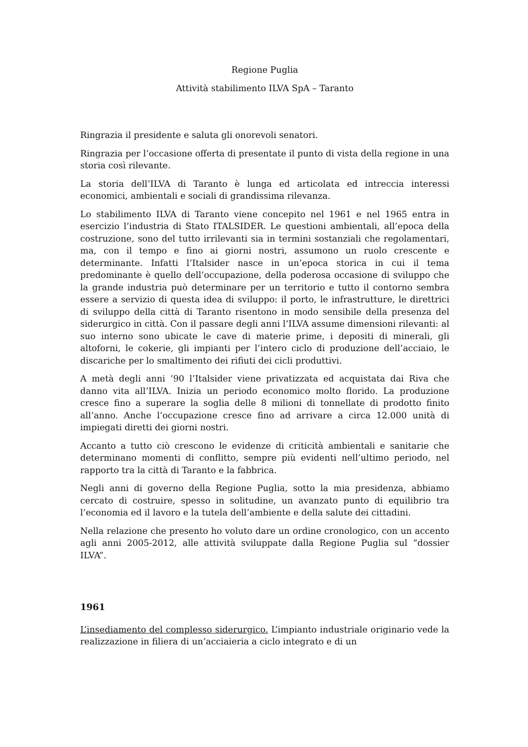Regione Puglia
Attività stabilimento ILVA SpA – Taranto
Ringrazia il presidente e saluta gli onorevoli senatori.
Ringrazia per l’occasione offerta di presentate il punto di vista della regione in una storia così rilevante.
La storia dell’ILVA di Taranto è lunga ed articolata ed intreccia interessi economici, ambientali e sociali di grandissima rilevanza.
Lo stabilimento ILVA di Taranto viene concepito nel 1961 e nel 1965 entra in esercizio l’industria di Stato ITALSIDER. Le questioni ambientali, all’epoca della costruzione, sono del tutto irrilevanti sia in termini sostanziali che regolamentari, ma, con il tempo e fino ai giorni nostri, assumono un ruolo crescente e determinante. Infatti l’Italsider nasce in un’epoca storica in cui il tema predominante è quello dell’occupazione, della poderosa occasione di sviluppo che la grande industria può determinare per un territorio e tutto il contorno sembra essere a servizio di questa idea di sviluppo: il porto, le infrastrutture, le direttrici di sviluppo della città di Taranto risentono in modo sensibile della presenza del siderurgico in città. Con il passare degli anni l’ILVA assume dimensioni rilevanti: al suo interno sono ubicate le cave di materie prime, i depositi di minerali, gli altoforni, le cokerie, gli impianti per l’intero ciclo di produzione dell’acciaio, le discariche per lo smaltimento dei rifiuti dei cicli produttivi.
A metà degli anni ’90 l’Italsider viene privatizzata ed acquistata dai Riva che danno vita all’ILVA. Inizia un periodo economico molto florido. La produzione cresce fino a superare la soglia delle 8 milioni di tonnellate di prodotto finito all’anno. Anche l’occupazione cresce fino ad arrivare a circa 12.000 unità di impiegati diretti dei giorni nostri.
Accanto a tutto ciò crescono le evidenze di criticità ambientali e sanitarie che determinano momenti di conflitto, sempre più evidenti nell’ultimo periodo, nel rapporto tra la città di Taranto e la fabbrica.
Negli anni di governo della Regione Puglia, sotto la mia presidenza, abbiamo cercato di costruire, spesso in solitudine, un avanzato punto di equilibrio tra l’economia ed il lavoro e la tutela dell’ambiente e della salute dei cittadini.
Nella relazione che presento ho voluto dare un ordine cronologico, con un accento agli anni 2005-2012, alle attività sviluppate dalla Regione Puglia sul “dossier ILVA”.
1961
L’insediamento del complesso siderurgico. L’impianto industriale originario vede la realizzazione in filiera di un’acciaieria a ciclo integrato e di un